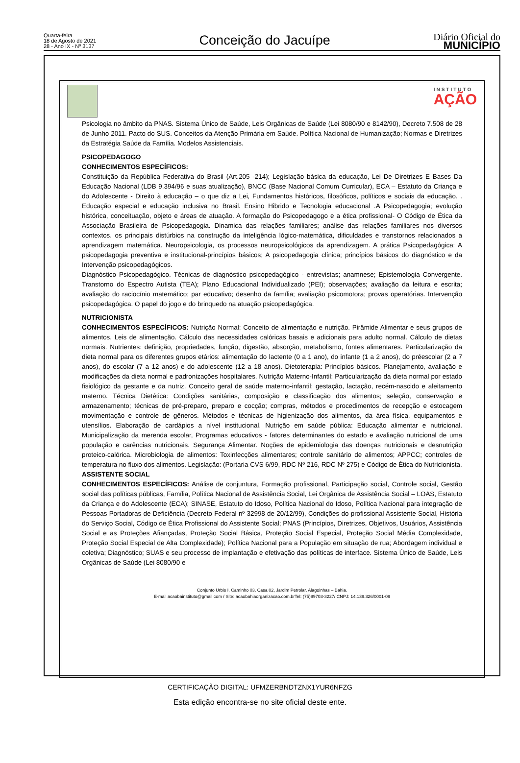Quarta-feira
18 de Agosto de 2021
28 - Ano IX - Nº 3137
Conceição do Jacuípe
Diário Oficial do
MUNICÍPIO
INSTITUTO
AÇÃO
Psicologia no âmbito da PNAS. Sistema Único de Saúde, Leis Orgânicas de Saúde (Lei 8080/90 e 8142/90), Decreto 7.508 de 28 de Junho 2011. Pacto do SUS. Conceitos da Atenção Primária em Saúde. Política Nacional de Humanização; Normas e Diretrizes da Estratégia Saúde da Família. Modelos Assistenciais.
PSICOPEDAGOGO
CONHECIMENTOS ESPECÍFICOS:
Constituição da República Federativa do Brasil (Art.205 -214); Legislação básica da educação, Lei De Diretrizes E Bases Da Educação Nacional (LDB 9.394/96 e suas atualização), BNCC (Base Nacional Comum Curricular), ECA – Estatuto da Criança e do Adolescente - Direito à educação – o que diz a Lei, Fundamentos históricos, filosóficos, políticos e sociais da educação. . Educação especial e educação inclusiva no Brasil. Ensino Hibrido e Tecnologia educacional .A Psicopedagogia; evolução histórica, conceituação, objeto e áreas de atuação. A formação do Psicopedagogo e a ética profissional- O Código de Ética da Associação Brasileira de Psicopedagogia. Dinamica das relações familiares; análise das relações familiares nos diversos contextos. os principais distúrbios na construção da inteligência lógico-matemática, dificuldades e transtornos relacionados a aprendizagem matemática. Neuropsicologia, os processos neuropsicológicos da aprendizagem. A prática Psicopedagógica: A psicopedagogia preventiva e institucional-princípios básicos; A psicopedagogia clínica; princípios básicos do diagnóstico e da Intervenção psicopedagógicos.
Diagnóstico Psicopedagógico. Técnicas de diagnóstico psicopedagógico - entrevistas; anamnese; Epistemologia Convergente. Transtorno do Espectro Autista (TEA); Plano Educacional Individualizado (PEI); observações; avaliação da leitura e escrita; avaliação do raciocínio matemático; par educativo; desenho da família; avaliação psicomotora; provas operatórias. Intervenção psicopedagógica. O papel do jogo e do brinquedo na atuação psicopedagógica.
NUTRICIONISTA
CONHECIMENTOS ESPECÍFICOS: Nutrição Normal: Conceito de alimentação e nutrição. Pirâmide Alimentar e seus grupos de alimentos. Leis de alimentação. Cálculo das necessidades calóricas basais e adicionais para adulto normal. Cálculo de dietas normais. Nutrientes: definição, propriedades, função, digestão, absorção, metabolismo, fontes alimentares. Particularização da dieta normal para os diferentes grupos etários: alimentação do lactente (0 a 1 ano), do infante (1 a 2 anos), do préescolar (2 a 7 anos), do escolar (7 a 12 anos) e do adolescente (12 a 18 anos). Dietoterapia: Princípios básicos. Planejamento, avaliação e modificações da dieta normal e padronizações hospitalares. Nutrição Materno-Infantil: Particularização da dieta normal por estado fisiológico da gestante e da nutriz. Conceito geral de saúde materno-infantil: gestação, lactação, recém-nascido e aleitamento materno. Técnica Dietética: Condições sanitárias, composição e classificação dos alimentos; seleção, conservação e armazenamento; técnicas de pré-preparo, preparo e cocção; compras, métodos e procedimentos de recepção e estocagem movimentação e controle de gêneros. Métodos e técnicas de higienização dos alimentos, da área física, equipamentos e utensílios. Elaboração de cardápios a nível institucional. Nutrição em saúde pública: Educação alimentar e nutricional. Municipalização da merenda escolar, Programas educativos - fatores determinantes do estado e avaliação nutricional de uma população e carências nutricionais. Segurança Alimentar. Noções de epidemiologia das doenças nutricionais e desnutrição proteico-calórica. Microbiologia de alimentos: Toxinfecções alimentares; controle sanitário de alimentos; APPCC; controles de temperatura no fluxo dos alimentos. Legislação: (Portaria CVS 6/99, RDC Nº 216, RDC Nº 275) e Código de Ética do Nutricionista.
ASSISTENTE SOCIAL
CONHECIMENTOS ESPECÍFICOS: Análise de conjuntura, Formação profissional, Participação social, Controle social, Gestão social das políticas públicas, Família, Política Nacional de Assistência Social, Lei Orgânica de Assistência Social – LOAS, Estatuto da Criança e do Adolescente (ECA); SINASE, Estatuto do Idoso, Política Nacional do Idoso, Política Nacional para integração de Pessoas Portadoras de Deficiência (Decreto Federal nº 32998 de 20/12/99), Condições do profissional Assistente Social, História do Serviço Social, Código de Ética Profissional do Assistente Social; PNAS (Princípios, Diretrizes, Objetivos, Usuários, Assistência Social e as Proteções Afiançadas, Proteção Social Básica, Proteção Social Especial, Proteção Social Média Complexidade, Proteção Social Especial de Alta Complexidade); Política Nacional para a População em situação de rua; Abordagem individual e coletiva; Diagnóstico; SUAS e seu processo de implantação e efetivação das políticas de interface. Sistema Único de Saúde, Leis Orgânicas de Saúde (Lei 8080/90 e
Conjunto Urbis I, Caminho 03, Casa 02, Jardim Petrolar, Alagoinhas – Bahia.
E-mail acaobainstituto@gmail.com / Site: acaobahiaorganizacao.com.brTel: (75)99703-3227/ CNPJ: 14.139.326/0001-09
CERTIFICAÇÃO DIGITAL: UFMZERBNDTZNX1YUR6NFZG
Esta edição encontra-se no site oficial deste ente.